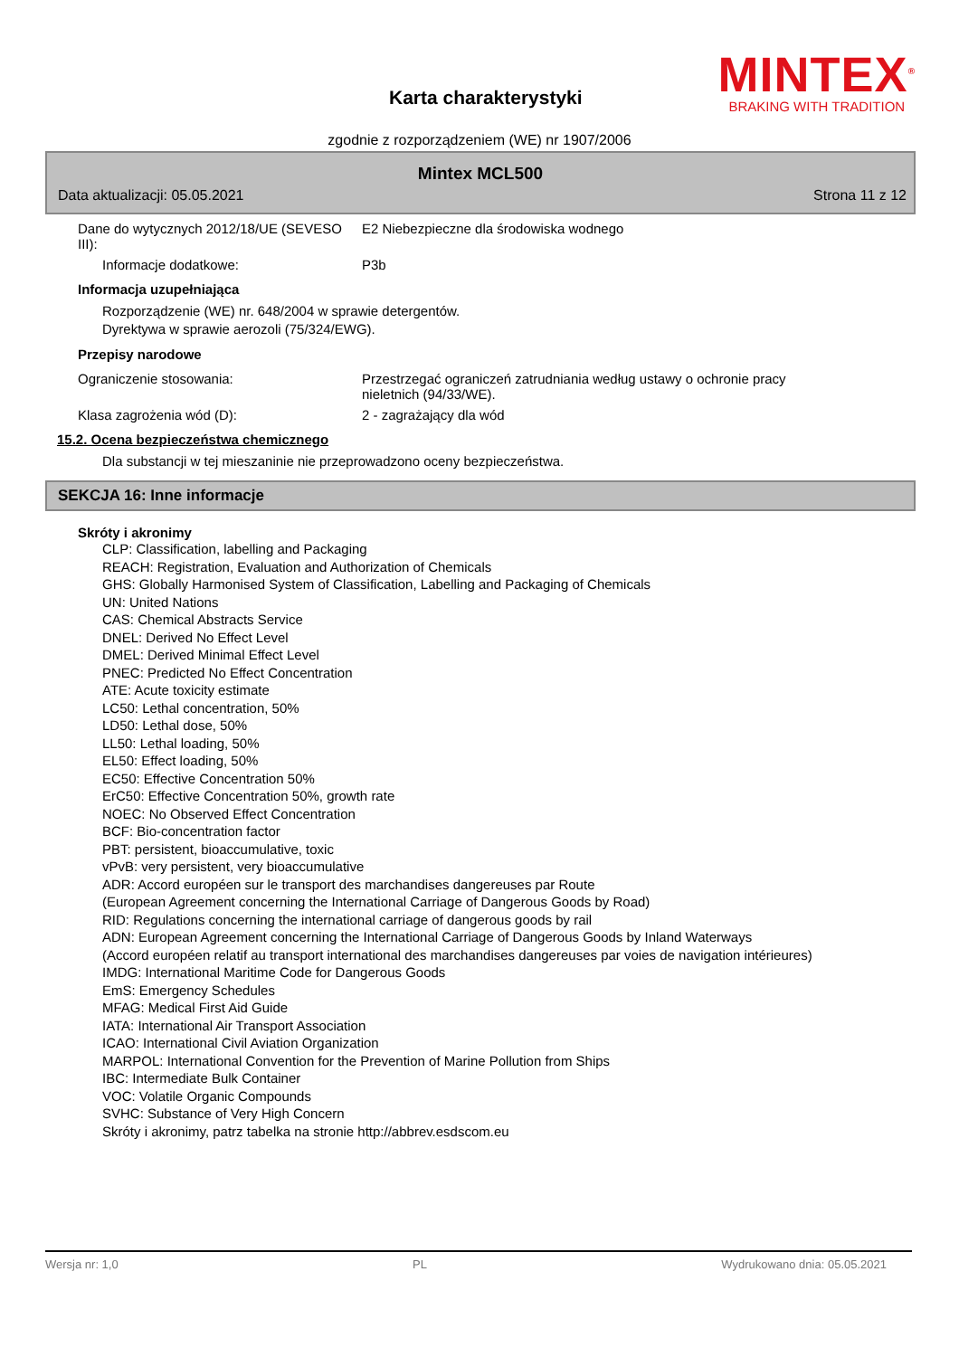MINTEX<sup>®</sup>
BRAKING WITH TRADITION
Karta charakterystyki
zgodnie z rozporządzeniem (WE) nr 1907/2006
Mintex MCL500
Data aktualizacji: 05.05.2021 Strona 11 z 12
Dane do wytycznych 2012/18/UE (SEVESO III):
E2 Niebezpieczne dla środowiska wodnego
Informacje dodatkowe: P3b
Informacja uzupełniająca
Rozporządzenie (WE) nr. 648/2004 w sprawie detergentów.
Dyrektywa w sprawie aerozoli (75/324/EWG).
Przepisy narodowe
Ograniczenie stosowania: Przestrzegać ograniczeń zatrudniania według ustawy o ochronie pracy
nieletnich (94/33/WE).
Klasa zagrożenia wód (D): 2 - zagrażający dla wód
15.2. Ocena bezpieczeństwa chemicznego
Dla substancji w tej mieszaninie nie przeprowadzono oceny bezpieczeństwa.
SEKCJA 16: Inne informacje
Skróty i akronimy
CLP: Classification, labelling and Packaging
REACH: Registration, Evaluation and Authorization of Chemicals
GHS: Globally Harmonised System of Classification, Labelling and Packaging of Chemicals
UN: United Nations
CAS: Chemical Abstracts Service
DNEL: Derived No Effect Level
DMEL: Derived Minimal Effect Level
PNEC: Predicted No Effect Concentration
ATE: Acute toxicity estimate
LC50: Lethal concentration, 50%
LD50: Lethal dose, 50%
LL50: Lethal loading, 50%
EL50: Effect loading, 50%
EC50: Effective Concentration 50%
ErC50: Effective Concentration 50%, growth rate
NOEC: No Observed Effect Concentration
BCF: Bio-concentration factor
PBT: persistent, bioaccumulative, toxic
vPvB: very persistent, very bioaccumulative
ADR: Accord européen sur le transport des marchandises dangereuses par Route
(European Agreement concerning the International Carriage of Dangerous Goods by Road)
RID: Regulations concerning the international carriage of dangerous goods by rail
ADN: European Agreement concerning the International Carriage of Dangerous Goods by Inland Waterways
(Accord européen relatif au transport international des marchandises dangereuses par voies de navigation intérieures)
IMDG: International Maritime Code for Dangerous Goods
EmS: Emergency Schedules
MFAG: Medical First Aid Guide
IATA: International Air Transport Association
ICAO: International Civil Aviation Organization
MARPOL: International Convention for the Prevention of Marine Pollution from Ships
IBC: Intermediate Bulk Container
VOC: Volatile Organic Compounds
SVHC: Substance of Very High Concern
Skróty i akronimy, patrz tabelka na stronie http://abbrev.esdscom.eu
Wersja nr: 1,0 PL Wydrukowano dnia: 05.05.2021